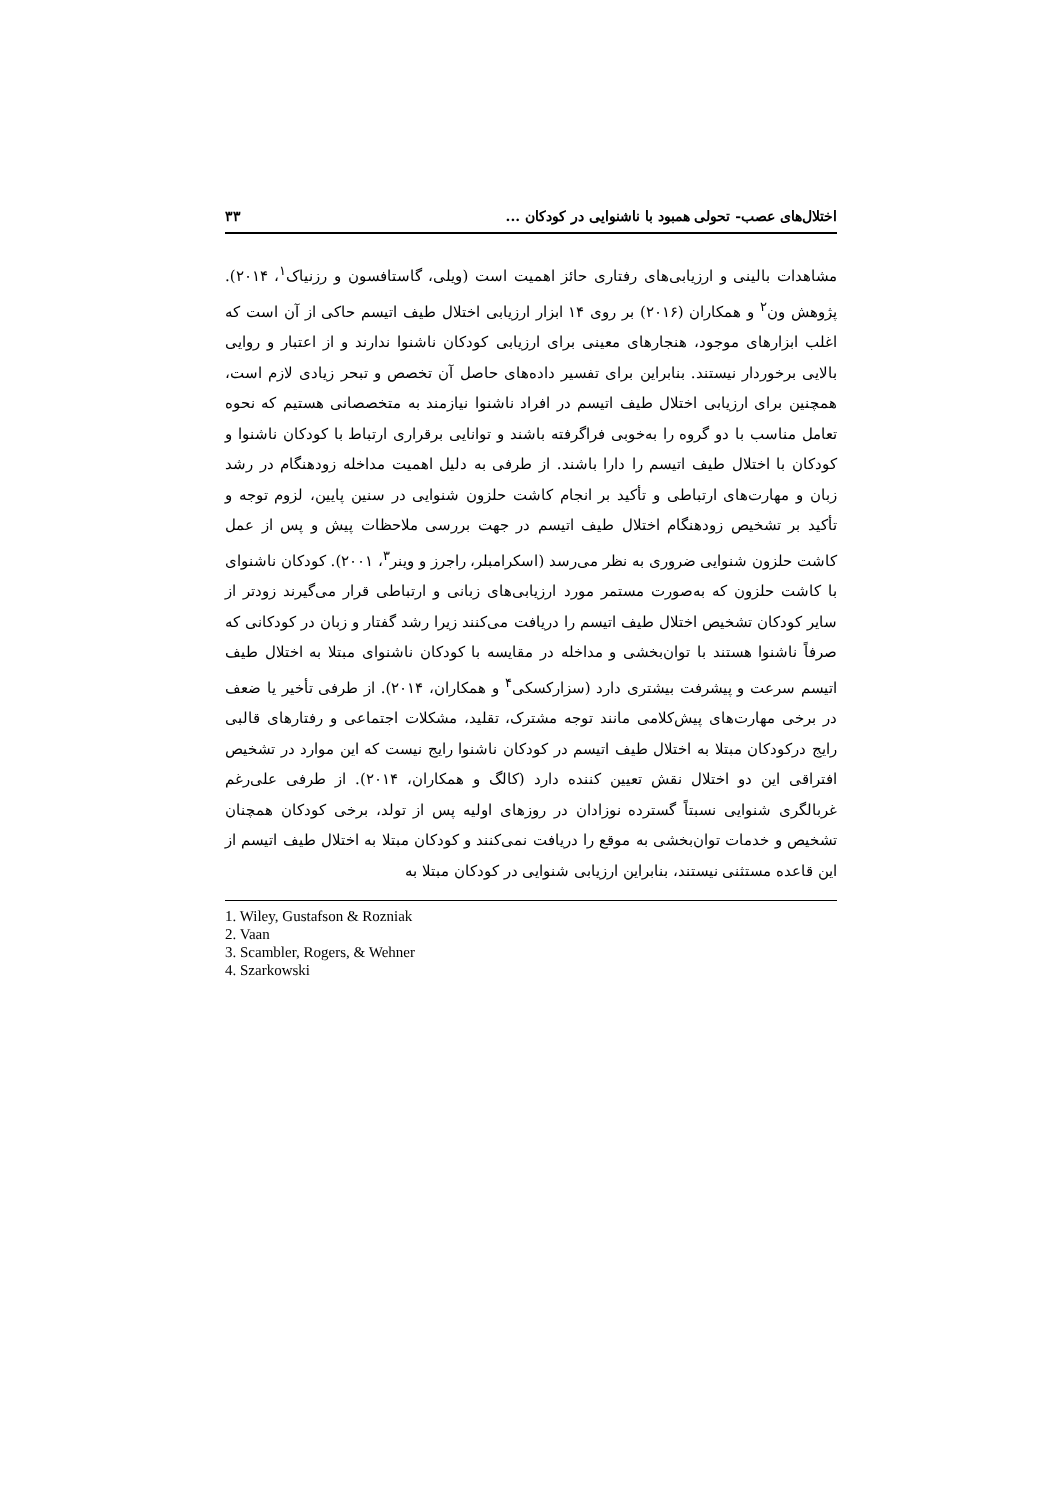اختلال‌های عصب- تحولی همبود با ناشنوایی در کودکان ... ۳۳
مشاهدات بالینی و ارزیابی‌های رفتاری حائز اهمیت است (ویلی، گاستافسون و رزنیاک<sup>۱</sup>، ۲۰۱۴). پژوهش ون<sup>۲</sup> و همکاران (۲۰۱۶) بر روی ۱۴ ابزار ارزیابی اختلال طیف اتیسم حاکی از آن است که اغلب ابزارهای موجود، هنجارهای معینی برای ارزیابی کودکان ناشنوا ندارند و از اعتبار و روایی بالایی برخوردار نیستند. بنابراین برای تفسیر داده‌های حاصل آن تخصص و تبحر زیادی لازم است، همچنین برای ارزیابی اختلال طیف اتیسم در افراد ناشنوا نیازمند به متخصصانی هستیم که نحوه تعامل مناسب با دو گروه را به‌خوبی فراگرفته باشند و توانایی برقراری ارتباط با کودکان ناشنوا و کودکان با اختلال طیف اتیسم را دارا باشند. از طرفی به دلیل اهمیت مداخله زودهنگام در رشد زبان و مهارت‌های ارتباطی و تأکید بر انجام کاشت حلزون شنوایی در سنین پایین، لزوم توجه و تأکید بر تشخیص زودهنگام اختلال طیف اتیسم در جهت بررسی ملاحظات پیش و پس از عمل کاشت حلزون شنوایی ضروری به نظر می‌رسد (اسکرامبلر، راجرز و وینر<sup>۳</sup>، ۲۰۰۱). کودکان ناشنوای با کاشت حلزون که به‌صورت مستمر مورد ارزیابی‌های زبانی و ارتباطی قرار می‌گیرند زودتر از سایر کودکان تشخیص اختلال طیف اتیسم را دریافت می‌کنند زیرا رشد گفتار و زبان در کودکانی که صرفاً ناشنوا هستند با توان‌بخشی و مداخله در مقایسه با کودکان ناشنوای مبتلا به اختلال طیف اتیسم سرعت و پیشرفت بیشتری دارد (سزارکسکی<sup>۴</sup> و همکاران، ۲۰۱۴). از طرفی تأخیر یا ضعف در برخی مهارت‌های پیش‌کلامی مانند توجه مشترک، تقلید، مشکلات اجتماعی و رفتارهای قالبی رایج درکودکان مبتلا به اختلال طیف اتیسم در کودکان ناشنوا رایج نیست که این موارد در تشخیص افتراقی این دو اختلال نقش تعیین کننده دارد (کالگ و همکاران، ۲۰۱۴). از طرفی علی‌رغم غربالگری شنوایی نسبتاً گسترده نوزادان در روزهای اولیه پس از تولد، برخی کودکان همچنان تشخیص و خدمات توان‌بخشی به موقع را دریافت نمی‌کنند و کودکان مبتلا به اختلال طیف اتیسم از این قاعده مستثنی نیستند، بنابراین ارزیابی شنوایی در کودکان مبتلا به
1. Wiley, Gustafson & Rozniak
2. Vaan
3. Scambler, Rogers, & Wehner
4. Szarkowski